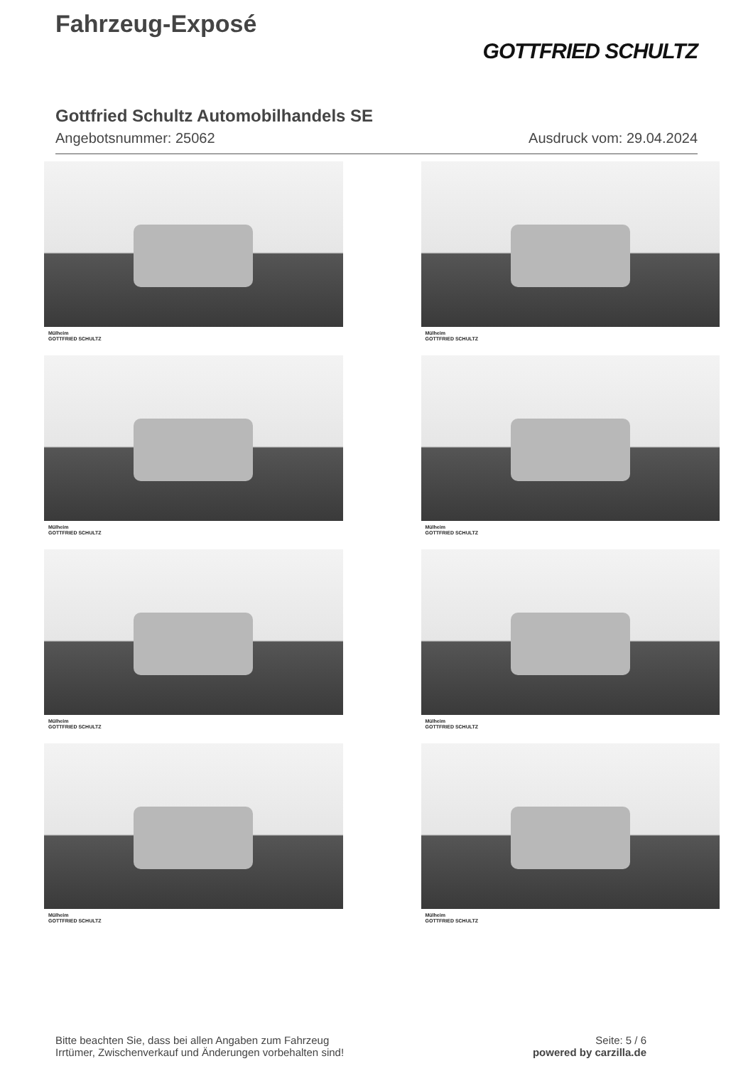Fahrzeug-Exposé
GOTTFRIED SCHULTZ
Gottfried Schultz Automobilhandels SE
Angebotsnummer: 25062 Ausdruck vom: 29.04.2024
Mülheim
GOTTFRIED SCHULTZ
Mülheim
GOTTFRIED SCHULTZ
Mülheim
GOTTFRIED SCHULTZ
Mülheim
GOTTFRIED SCHULTZ
Mülheim
GOTTFRIED SCHULTZ
Mülheim
GOTTFRIED SCHULTZ
Mülheim
GOTTFRIED SCHULTZ
Mülheim
GOTTFRIED SCHULTZ
Bitte beachten Sie, dass bei allen Angaben zum Fahrzeug
Irrtümer, Zwischenverkauf und Änderungen vorbehalten sind!
Seite: 5 / 6
powered by carzilla.de